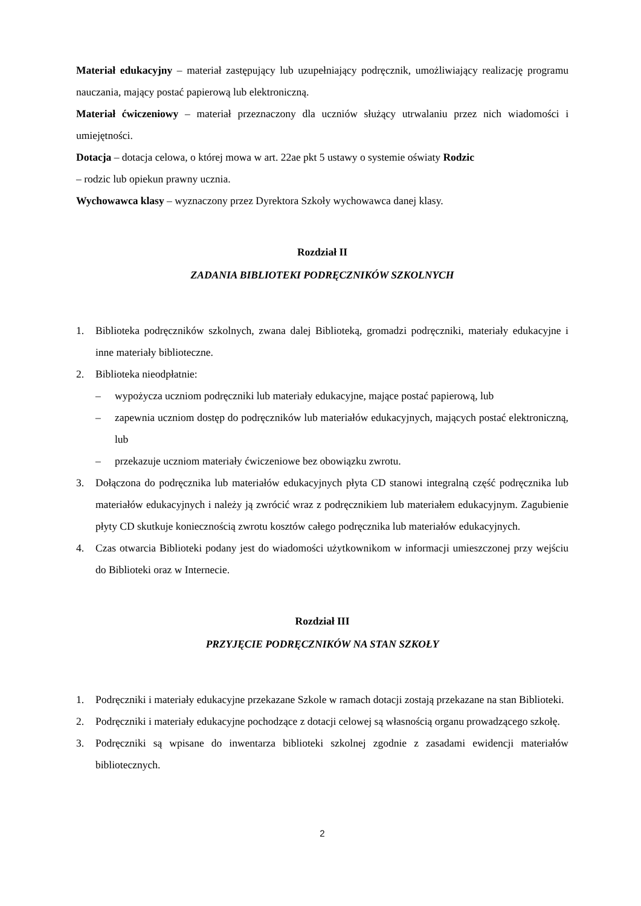Materiał edukacyjny – materiał zastępujący lub uzupełniający podręcznik, umożliwiający realizację programu nauczania, mający postać papierową lub elektroniczną.
Materiał ćwiczeniowy – materiał przeznaczony dla uczniów służący utrwalaniu przez nich wiadomości i umiejętności.
Dotacja – dotacja celowa, o której mowa w art. 22ae pkt 5 ustawy o systemie oświaty Rodzic
– rodzic lub opiekun prawny ucznia.
Wychowawca klasy – wyznaczony przez Dyrektora Szkoły wychowawca danej klasy.
Rozdział II
ZADANIA BIBLIOTEKI PODRĘCZNIKÓW SZKOLNYCH
1. Biblioteka podręczników szkolnych, zwana dalej Biblioteką, gromadzi podręczniki, materiały edukacyjne i inne materiały biblioteczne.
2. Biblioteka nieodpłatnie:
– wypożycza uczniom podręczniki lub materiały edukacyjne, mające postać papierową, lub
– zapewnia uczniom dostęp do podręczników lub materiałów edukacyjnych, mających postać elektroniczną, lub
– przekazuje uczniom materiały ćwiczeniowe bez obowiązku zwrotu.
3. Dołączona do podręcznika lub materiałów edukacyjnych płyta CD stanowi integralną część podręcznika lub materiałów edukacyjnych i należy ją zwrócić wraz z podręcznikiem lub materiałem edukacyjnym. Zagubienie płyty CD skutkuje koniecznością zwrotu kosztów całego podręcznika lub materiałów edukacyjnych.
4. Czas otwarcia Biblioteki podany jest do wiadomości użytkownikom w informacji umieszczonej przy wejściu do Biblioteki oraz w Internecie.
Rozdział III
PRZYJĘCIE PODRĘCZNIKÓW NA STAN SZKOŁY
1. Podręczniki i materiały edukacyjne przekazane Szkole w ramach dotacji zostają przekazane na stan Biblioteki.
2. Podręczniki i materiały edukacyjne pochodzące z dotacji celowej są własnością organu prowadzącego szkołę.
3. Podręczniki są wpisane do inwentarza biblioteki szkolnej zgodnie z zasadami ewidencji materiałów bibliotecznych.
2